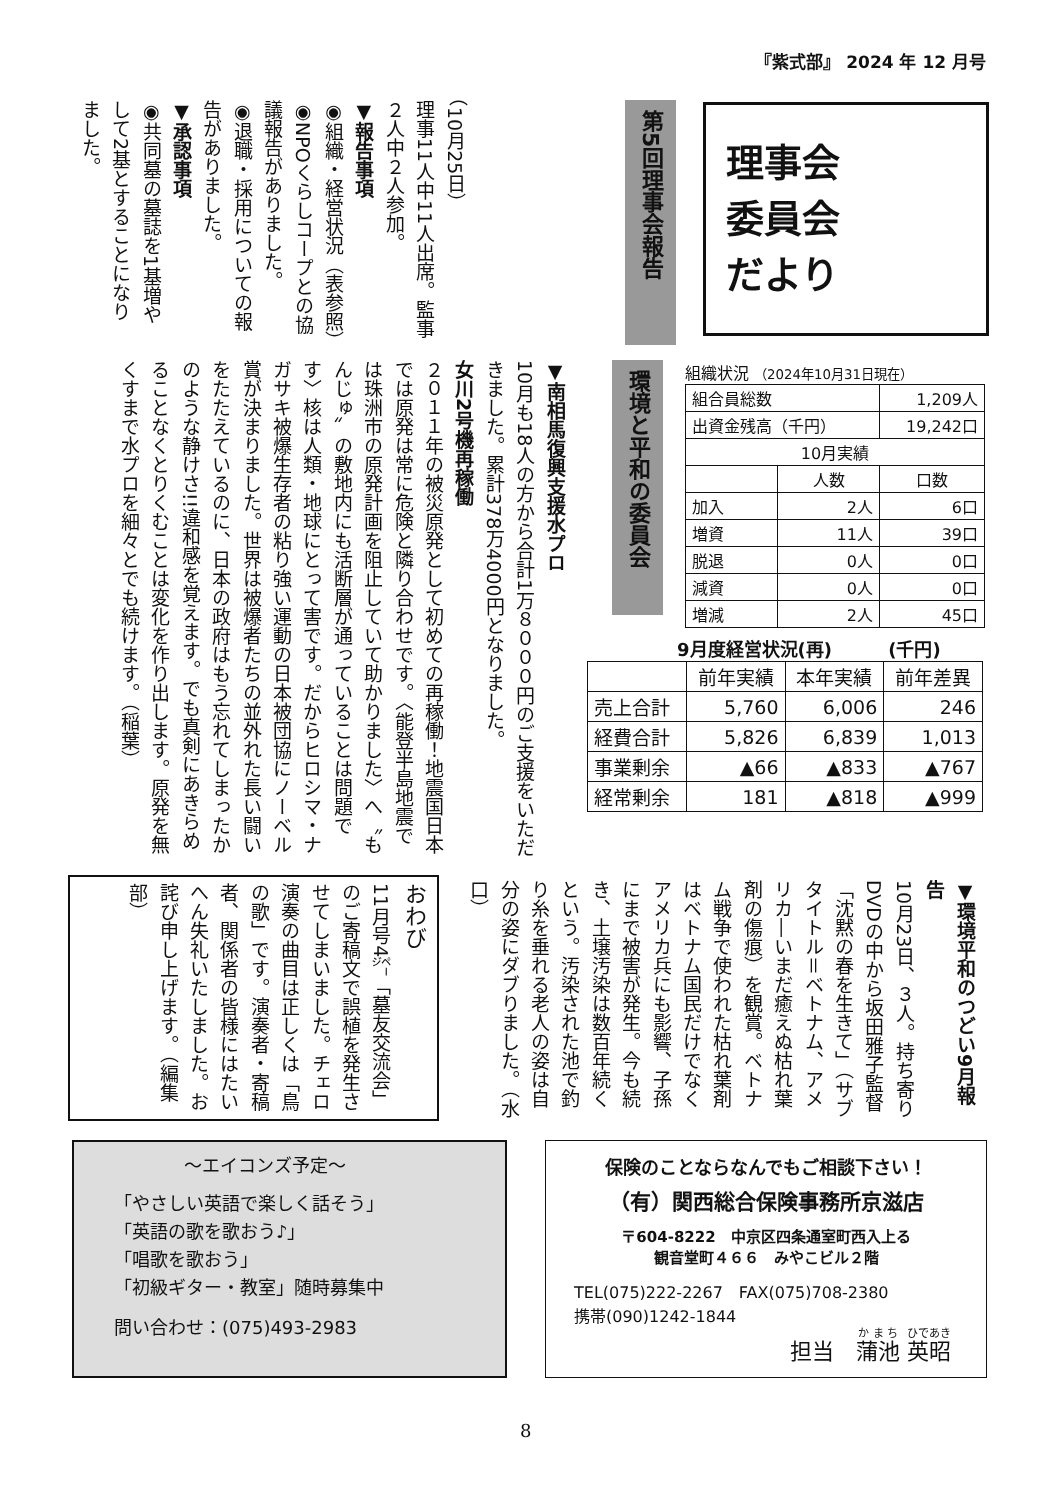『紫式部』 2024 年 12 月号
理事会
委員会
だより
第5回理事会報告
（10月25日）
理事11人中11人出席。監事２人中２人参加。
▼報告事項
◉組織・経営状況（表参照）
◉NPOくらしコープとの協議報告がありました。
◉退職・採用についての報告がありました。
▼承認事項
◉共同墓の墓誌を1基増やして2基とすることになりました。
環境と平和の委員会
組織状況 （2024年10月31日現在）
| 組合員総数 | | 1,209人 |
| 出資金残高（千円） | | 19,242口 |
| 10月実績 | | |
| | 人数 | 口数 |
| 加入 | 2人 | 6口 |
| 増資 | 11人 | 39口 |
| 脱退 | 0人 | 0口 |
| 減資 | 0人 | 0口 |
| 増減 | 2人 | 45口 |
9月度経営状況(再) (千円)
| | 前年実績 | 本年実績 | 前年差異 |
| --- | --- | --- | --- |
| 売上合計 | 5,760 | 6,006 | 246 |
| 経費合計 | 5,826 | 6,839 | 1,013 |
| 事業剰余 | ▲66 | ▲833 | ▲767 |
| 経常剰余 | 181 | ▲818 | ▲999 |
▼南相馬復興支援水プロ
10月も18人の方から合計1万８０００円のご支援をいただきました。累計378万4000円となりました。
女川2号機再稼働
２０１１年の被災原発として初めての再稼働！地震国日本では原発は常に危険と隣り合わせです。〈能登半島地震では珠洲市の原発計画を阻止していて助かりました〉へ〝もんじゅ〟の敷地内にも活断層が通っていることは問題です〉核は人類・地球にとって害です。だからヒロシマ・ナガサキ被爆生存者の粘り強い運動の日本被団協にノーベル賞が決まりました。世界は被爆者たちの並外れた長い闘いをたたえているのに、日本の政府はもう忘れてしまったかのような静けさ!!違和感を覚えます。でも真剣にあきらめることなくとりくむことは変化を作り出します。原発を無くすまで水プロを細々とでも続けます。（稲葉）
▼環境平和のつどい9月報告
10月23日、３人。持ち寄りDVDの中から坂田雅子監督「沈黙の春を生きて」（サブタイトル＝ベトナム、アメリカ―いまだ癒えぬ枯れ葉剤の傷痕）を観賞。ベトナム戦争で使われた枯れ葉剤はベトナム国民だけでなくアメリカ兵にも影響、子孫にまで被害が発生。今も続き、土壌汚染は数百年続くという。汚染された池で釣り糸を垂れる老人の姿は自分の姿にダブりました。（水口）
おわび
11月号4㌻「墓友交流会」のご寄稿文で誤植を発生させてしまいました。チェロ演奏の曲目は正しくは「鳥の歌」です。演奏者・寄稿者、関係者の皆様にはたいへん失礼いたしました。お詫び申し上げます。（編集部）
～エイコンズ予定～
「やさしい英語で楽しく話そう」
「英語の歌を歌おう♪」
「唱歌を歌おう」
「初級ギター・教室」随時募集中
問い合わせ：(075)493-2983
保険のことならなんでもご相談下さい！
（有）関西総合保険事務所京滋店
〒604-8222　中京区四条通室町西入上る
観音堂町４６６　みやこビル２階
TEL(075)222-2267　FAX(075)708-2380
携帯(090)1242-1844
担当　蒲池 英昭
8